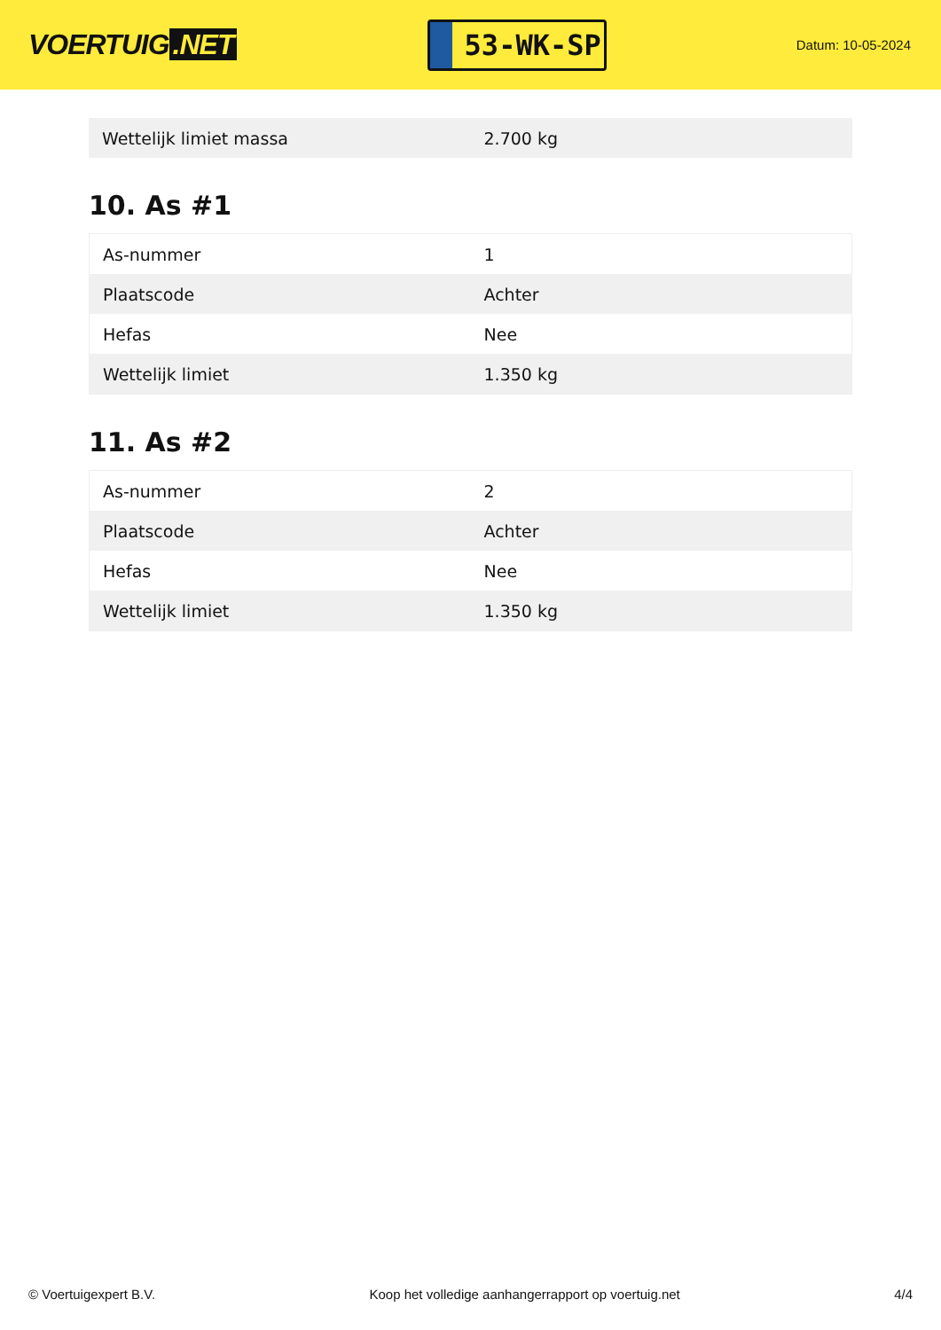VOERTUIG.NET
53-WK-SP
Datum: 10-05-2024
| Wettelijk limiet massa | 2.700 kg |
10. As #1
| As-nummer | 1 |
| Plaatscode | Achter |
| Hefas | Nee |
| Wettelijk limiet | 1.350 kg |
11. As #2
| As-nummer | 2 |
| Plaatscode | Achter |
| Hefas | Nee |
| Wettelijk limiet | 1.350 kg |
© Voertuigexpert B.V. Koop het volledige aanhangerrapport op voertuig.net 4/4